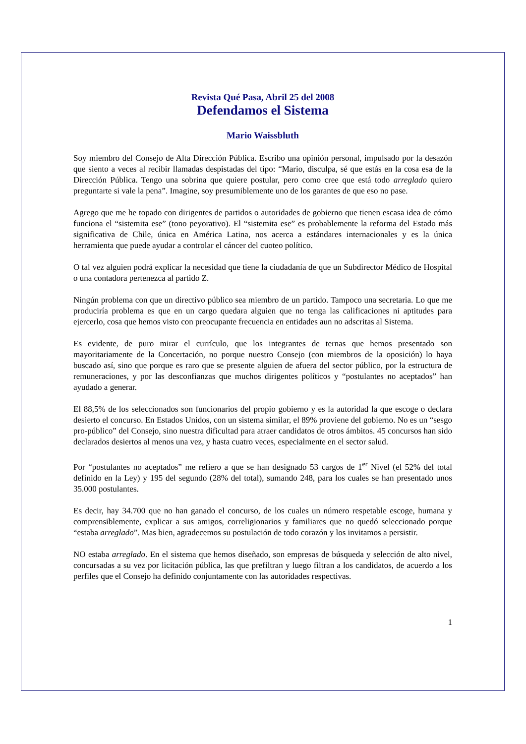Revista Qué Pasa, Abril 25 del 2008
Defendamos el Sistema
Mario Waissbluth
Soy miembro del Consejo de Alta Dirección Pública. Escribo una opinión personal, impulsado por la desazón que siento a veces al recibir llamadas despistadas del tipo: “Mario, disculpa, sé que estás en la cosa esa de la Dirección Pública. Tengo una sobrina que quiere postular, pero como cree que está todo arreglado quiero preguntarte si vale la pena”. Imagine, soy presumiblemente uno de los garantes de que eso no pase.
Agrego que me he topado con dirigentes de partidos o autoridades de gobierno que tienen escasa idea de cómo funciona el “sistemita ese” (tono peyorativo). El “sistemita ese” es probablemente la reforma del Estado más significativa de Chile, única en América Latina, nos acerca a estándares internacionales y es la única herramienta que puede ayudar a controlar el cáncer del cuoteo político.
O tal vez alguien podrá explicar la necesidad que tiene la ciudadanía de que un Subdirector Médico de Hospital o una contadora pertenezca al partido Z.
Ningún problema con que un directivo público sea miembro de un partido. Tampoco una secretaria. Lo que me produciría problema es que en un cargo quedara alguien que no tenga las calificaciones ni aptitudes para ejercerlo, cosa que hemos visto con preocupante frecuencia en entidades aun no adscritas al Sistema.
Es evidente, de puro mirar el currículo, que los integrantes de ternas que hemos presentado son mayoritariamente de la Concertación, no porque nuestro Consejo (con miembros de la oposición) lo haya buscado así, sino que porque es raro que se presente alguien de afuera del sector público, por la estructura de remuneraciones, y por las desconfianzas que muchos dirigentes políticos y “postulantes no aceptados” han ayudado a generar.
El 88,5% de los seleccionados son funcionarios del propio gobierno y es la autoridad la que escoge o declara desierto el concurso. En Estados Unidos, con un sistema similar, el 89% proviene del gobierno. No es un “sesgo pro-público” del Consejo, sino nuestra dificultad para atraer candidatos de otros ámbitos. 45 concursos han sido declarados desiertos al menos una vez, y hasta cuatro veces, especialmente en el sector salud.
Por “postulantes no aceptados” me refiero a que se han designado 53 cargos de 1<sup>er</sup> Nivel (el 52% del total definido en la Ley) y 195 del segundo (28% del total), sumando 248, para los cuales se han presentado unos 35.000 postulantes.
Es decir, hay 34.700 que no han ganado el concurso, de los cuales un número respetable escoge, humana y comprensiblemente, explicar a sus amigos, correligionarios y familiares que no quedó seleccionado porque “estaba arreglado”. Mas bien, agradecemos su postulación de todo corazón y los invitamos a persistir.
NO estaba arreglado. En el sistema que hemos diseñado, son empresas de búsqueda y selección de alto nivel, concursadas a su vez por licitación pública, las que prefiltran y luego filtran a los candidatos, de acuerdo a los perfiles que el Consejo ha definido conjuntamente con las autoridades respectivas.
1